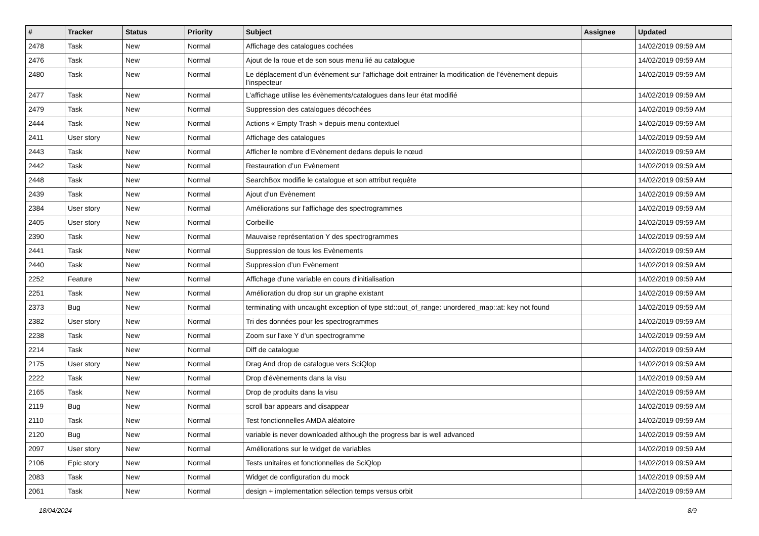| # | Tracker | Status | Priority | Subject | Assignee | Updated |
| --- | --- | --- | --- | --- | --- | --- |
| 2478 | Task | New | Normal | Affichage des catalogues cochées | | 14/02/2019 09:59 AM |
| 2476 | Task | New | Normal | Ajout de la roue et de son sous menu lié au catalogue | | 14/02/2019 09:59 AM |
| 2480 | Task | New | Normal | Le déplacement d’un évènement sur l’affichage doit entrainer la modification de l’évènement depuis l’inspecteur | | 14/02/2019 09:59 AM |
| 2477 | Task | New | Normal | L’affichage utilise les évènements/catalogues dans leur état modifié | | 14/02/2019 09:59 AM |
| 2479 | Task | New | Normal | Suppression des catalogues décochées | | 14/02/2019 09:59 AM |
| 2444 | Task | New | Normal | Actions « Empty Trash » depuis menu contextuel | | 14/02/2019 09:59 AM |
| 2411 | User story | New | Normal | Affichage des catalogues | | 14/02/2019 09:59 AM |
| 2443 | Task | New | Normal | Afficher le nombre d’Evènement dedans depuis le nœud | | 14/02/2019 09:59 AM |
| 2442 | Task | New | Normal | Restauration d’un Evènement | | 14/02/2019 09:59 AM |
| 2448 | Task | New | Normal | SearchBox modifie le catalogue et son attribut requête | | 14/02/2019 09:59 AM |
| 2439 | Task | New | Normal | Ajout d’un Evènement | | 14/02/2019 09:59 AM |
| 2384 | User story | New | Normal | Améliorations sur l'affichage des spectrogrammes | | 14/02/2019 09:59 AM |
| 2405 | User story | New | Normal | Corbeille | | 14/02/2019 09:59 AM |
| 2390 | Task | New | Normal | Mauvaise représentation Y des spectrogrammes | | 14/02/2019 09:59 AM |
| 2441 | Task | New | Normal | Suppression de tous les Evènements | | 14/02/2019 09:59 AM |
| 2440 | Task | New | Normal | Suppression d’un Evènement | | 14/02/2019 09:59 AM |
| 2252 | Feature | New | Normal | Affichage d'une variable en cours d'initialisation | | 14/02/2019 09:59 AM |
| 2251 | Task | New | Normal | Amélioration du drop sur un graphe existant | | 14/02/2019 09:59 AM |
| 2373 | Bug | New | Normal | terminating with uncaught exception of type std::out_of_range: unordered_map::at: key not found | | 14/02/2019 09:59 AM |
| 2382 | User story | New | Normal | Tri des données pour les spectrogrammes | | 14/02/2019 09:59 AM |
| 2238 | Task | New | Normal | Zoom sur l'axe Y d'un spectrogramme | | 14/02/2019 09:59 AM |
| 2214 | Task | New | Normal | Diff de catalogue | | 14/02/2019 09:59 AM |
| 2175 | User story | New | Normal | Drag And drop de catalogue vers SciQlop | | 14/02/2019 09:59 AM |
| 2222 | Task | New | Normal | Drop d'évènements dans la visu | | 14/02/2019 09:59 AM |
| 2165 | Task | New | Normal | Drop de produits dans la visu | | 14/02/2019 09:59 AM |
| 2119 | Bug | New | Normal | scroll bar appears and disappear | | 14/02/2019 09:59 AM |
| 2110 | Task | New | Normal | Test fonctionnelles AMDA aléatoire | | 14/02/2019 09:59 AM |
| 2120 | Bug | New | Normal | variable is never downloaded although the progress bar is well advanced | | 14/02/2019 09:59 AM |
| 2097 | User story | New | Normal | Améliorations sur le widget de variables | | 14/02/2019 09:59 AM |
| 2106 | Epic story | New | Normal | Tests unitaires et fonctionnelles de SciQlop | | 14/02/2019 09:59 AM |
| 2083 | Task | New | Normal | Widget de configuration du mock | | 14/02/2019 09:59 AM |
| 2061 | Task | New | Normal | design + implementation sélection temps versus orbit | | 14/02/2019 09:59 AM |
18/04/2024 8/9